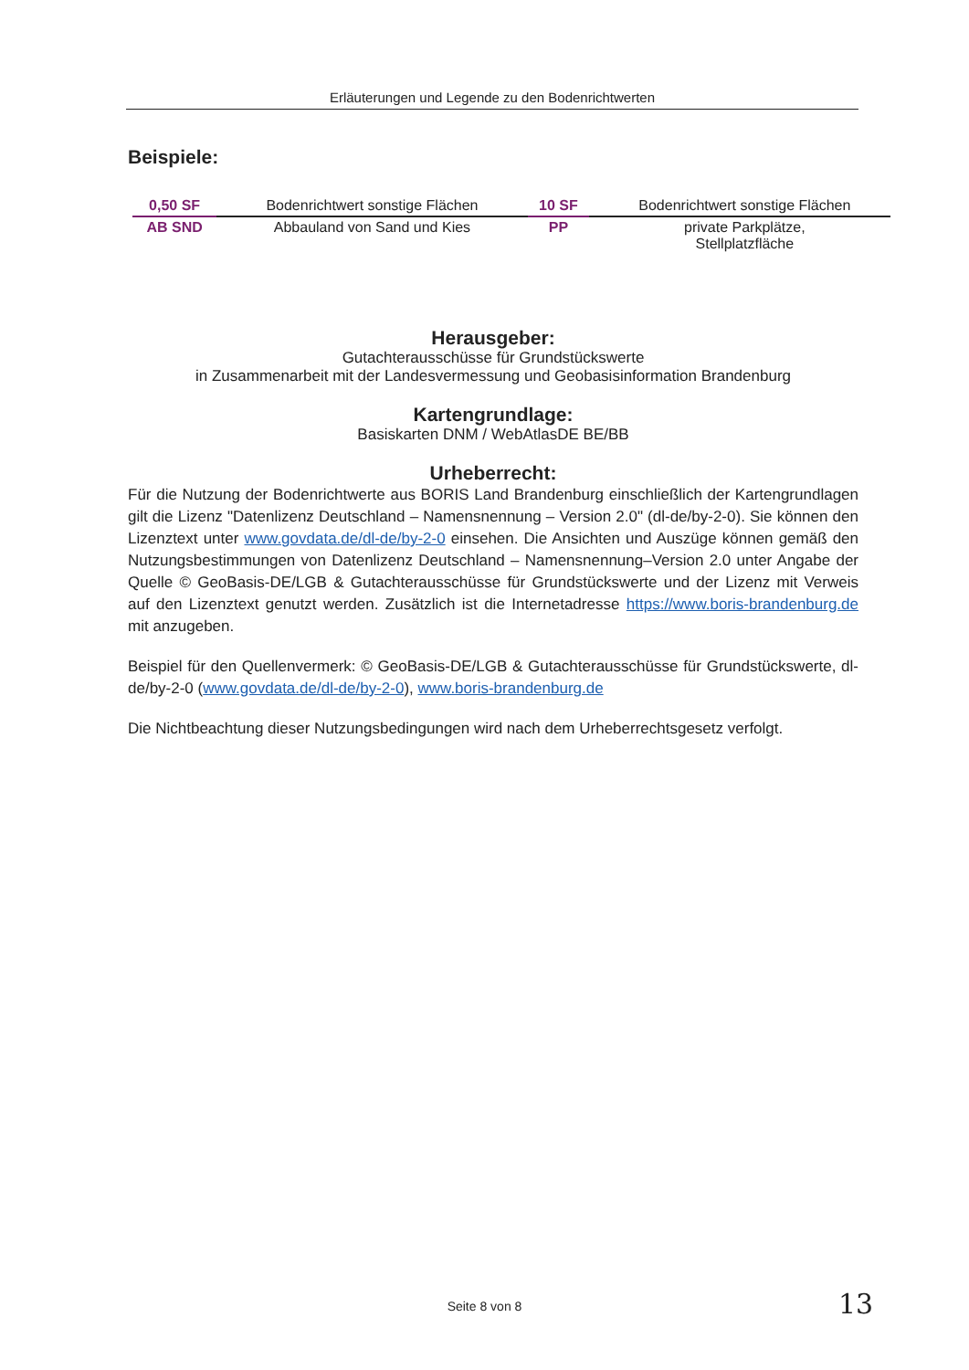Erläuterungen und Legende zu den Bodenrichtwerten
Beispiele:
| 0,50 SF | | Bodenrichtwert sonstige Flächen | | 10 SF | | Bodenrichtwert sonstige Flächen |
| AB SND | | Abbauland von Sand und Kies | | PP | | private Parkplätze, Stellplatzfläche |
Herausgeber:
Gutachterausschüsse für Grundstückswerte
in Zusammenarbeit mit der Landesvermessung und Geobasisinformation Brandenburg
Kartengrundlage:
Basiskarten DNM / WebAtlasDE BE/BB
Urheberrecht:
Für die Nutzung der Bodenrichtwerte aus BORIS Land Brandenburg einschließlich der Kartengrundlagen gilt die Lizenz "Datenlizenz Deutschland – Namensnennung – Version 2.0" (dl-de/by-2-0). Sie können den Lizenztext unter www.govdata.de/dl-de/by-2-0 einsehen. Die Ansichten und Auszüge können gemäß den Nutzungsbestimmungen von Datenlizenz Deutschland – Namensnennung–Version 2.0 unter Angabe der Quelle © GeoBasis-DE/LGB & Gutachterausschüsse für Grundstückswerte und der Lizenz mit Verweis auf den Lizenztext genutzt werden. Zusätzlich ist die Internetadresse https://www.boris-brandenburg.de mit anzugeben.
Beispiel für den Quellenvermerk: © GeoBasis-DE/LGB & Gutachterausschüsse für Grundstückswerte, dl-de/by-2-0 (www.govdata.de/dl-de/by-2-0), www.boris-brandenburg.de
Die Nichtbeachtung dieser Nutzungsbedingungen wird nach dem Urheberrechtsgesetz verfolgt.
Seite 8 von 8 13